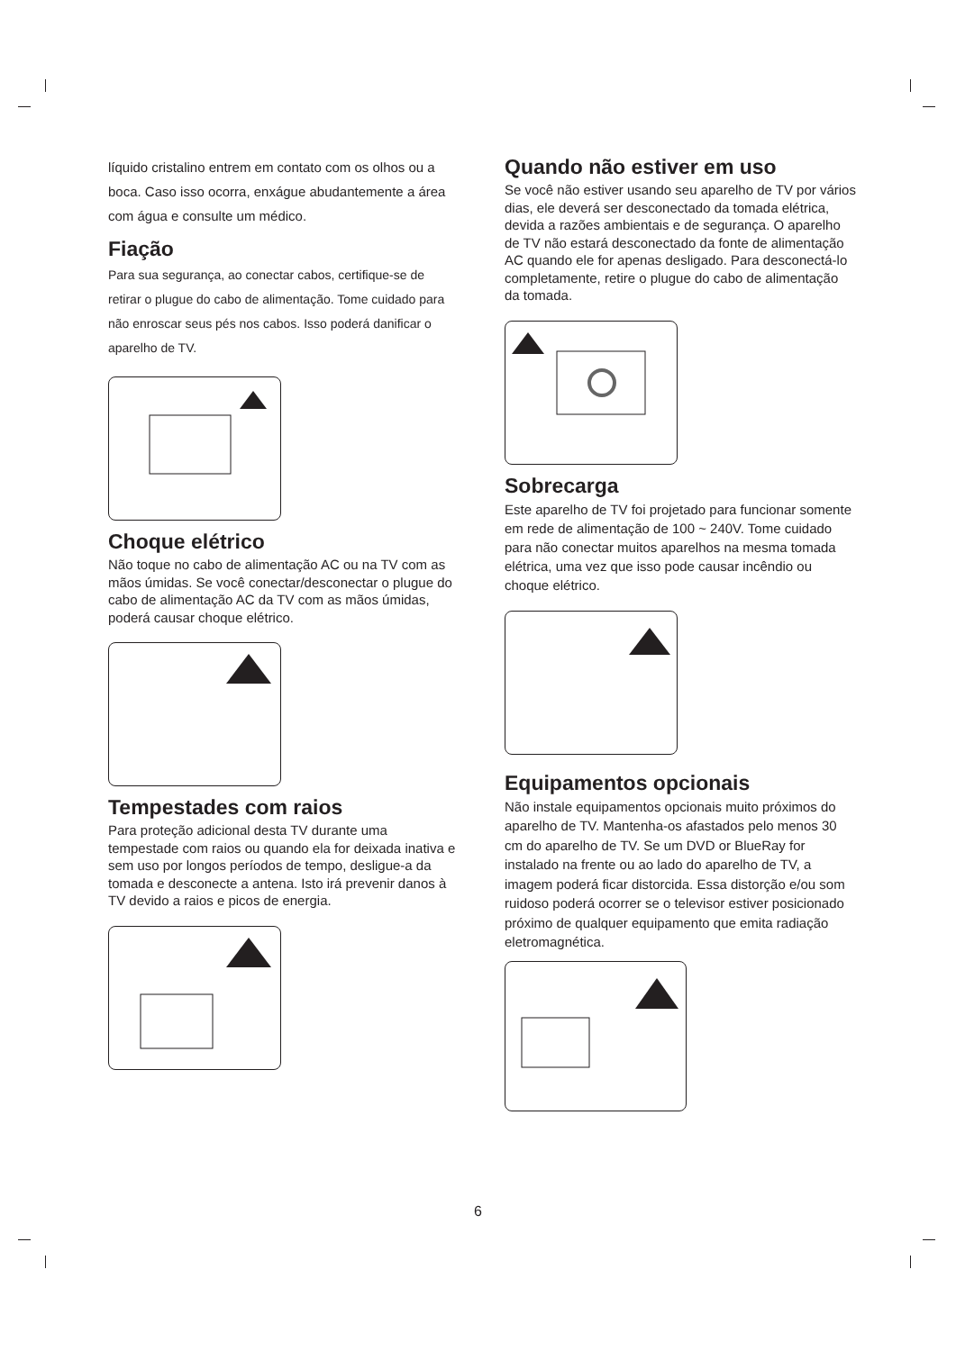líquido cristalino entrem em contato com os olhos ou a boca. Caso isso ocorra, enxágue abudantemente a área com água e consulte um médico.
Fiação
Para sua segurança, ao conectar cabos, certifique-se de retirar o plugue do cabo de alimentação. Tome cuidado para não enroscar seus pés nos cabos. Isso poderá danificar o aparelho de TV.
Choque elétrico
Não toque no cabo de alimentação AC ou na TV com as mãos úmidas. Se você conectar/desconectar o plugue do cabo de alimentação AC da TV com as mãos úmidas, poderá causar choque elétrico.
Tempestades com raios
Para proteção adicional desta TV durante uma tempestade com raios ou quando ela for deixada inativa e sem uso por longos períodos de tempo, desligue-a da tomada e desconecte a antena. Isto irá prevenir danos à TV devido a raios e picos de energia.
Quando não estiver em uso
Se você não estiver usando seu aparelho de TV por vários dias, ele deverá ser desconectado da tomada elétrica, devida a razões ambientais e de segurança. O aparelho de TV não estará desconectado da fonte de alimentação AC quando ele for apenas desligado. Para desconectá-lo completamente, retire o plugue do cabo de alimentação da tomada.
Sobrecarga
Este aparelho de TV foi projetado para funcionar somente em rede de alimentação de 100 ~ 240V. Tome cuidado para não conectar muitos aparelhos na mesma tomada elétrica, uma vez que isso pode causar incêndio ou choque elétrico.
Equipamentos opcionais
Não instale equipamentos opcionais muito próximos do aparelho de TV. Mantenha-os afastados pelo menos 30 cm do aparelho de TV. Se um DVD or BlueRay for instalado na frente ou ao lado do aparelho de TV, a imagem poderá ficar distorcida. Essa distorção e/ou som ruidoso poderá ocorrer se o televisor estiver posicionado próximo de qualquer equipamento que emita radiação eletromagnética.
6